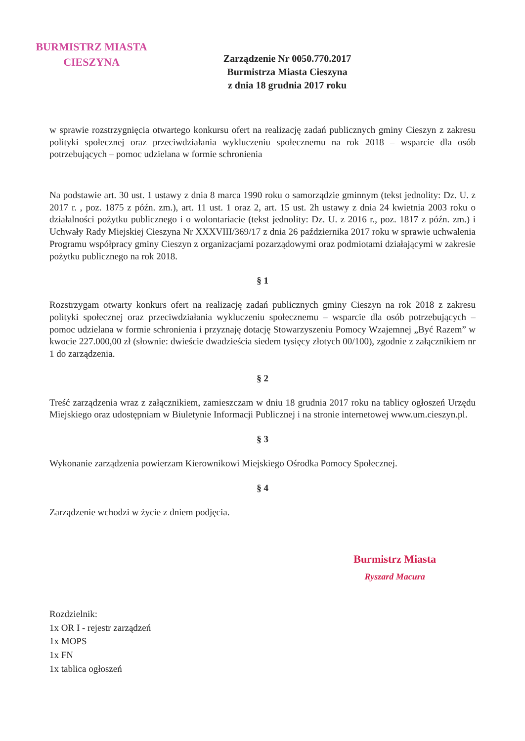BURMISTRZ MIASTA
CIESZYNA
Zarządzenie Nr 0050.770.2017
Burmistrza Miasta Cieszyna
z dnia 18 grudnia 2017 roku
w sprawie rozstrzygnięcia otwartego konkursu ofert na realizację zadań publicznych gminy Cieszyn z zakresu polityki społecznej oraz przeciwdziałania wykluczeniu społecznemu na rok 2018 – wsparcie dla osób potrzebujących – pomoc udzielana w formie schronienia
Na podstawie art. 30 ust. 1 ustawy z dnia 8 marca 1990 roku o samorządzie gminnym (tekst jednolity: Dz. U. z 2017 r. , poz. 1875 z późn. zm.), art. 11 ust. 1 oraz 2, art. 15 ust. 2h ustawy z dnia 24 kwietnia 2003 roku o działalności pożytku publicznego i o wolontariacie (tekst jednolity: Dz. U. z 2016 r., poz. 1817 z późn. zm.) i Uchwały Rady Miejskiej Cieszyna Nr XXXVIII/369/17 z dnia 26 października 2017 roku w sprawie uchwalenia Programu współpracy gminy Cieszyn z organizacjami pozarządowymi oraz podmiotami działającymi w zakresie pożytku publicznego na rok 2018.
§ 1
Rozstrzygam otwarty konkurs ofert na realizację zadań publicznych gminy Cieszyn na rok 2018 z zakresu polityki społecznej oraz przeciwdziałania wykluczeniu społecznemu – wsparcie dla osób potrzebujących – pomoc udzielana w formie schronienia i przyznaję dotację Stowarzyszeniu Pomocy Wzajemnej „Być Razem” w kwocie 227.000,00 zł (słownie: dwieście dwadzieścia siedem tysięcy złotych 00/100), zgodnie z załącznikiem nr 1 do zarządzenia.
§ 2
Treść zarządzenia wraz z załącznikiem, zamieszczam w dniu 18 grudnia 2017 roku na tablicy ogłoszeń Urzędu Miejskiego oraz udostępniam w Biuletynie Informacji Publicznej i na stronie internetowej www.um.cieszyn.pl.
§ 3
Wykonanie zarządzenia powierzam Kierownikowi Miejskiego Ośrodka Pomocy Społecznej.
§ 4
Zarządzenie wchodzi w życie z dniem podjęcia.
Rozdzielnik:
1x OR I - rejestr zarządzeń
1x MOPS
1x FN
1x tablica ogłoszeń
Burmistrz Miasta
Ryszard Macura